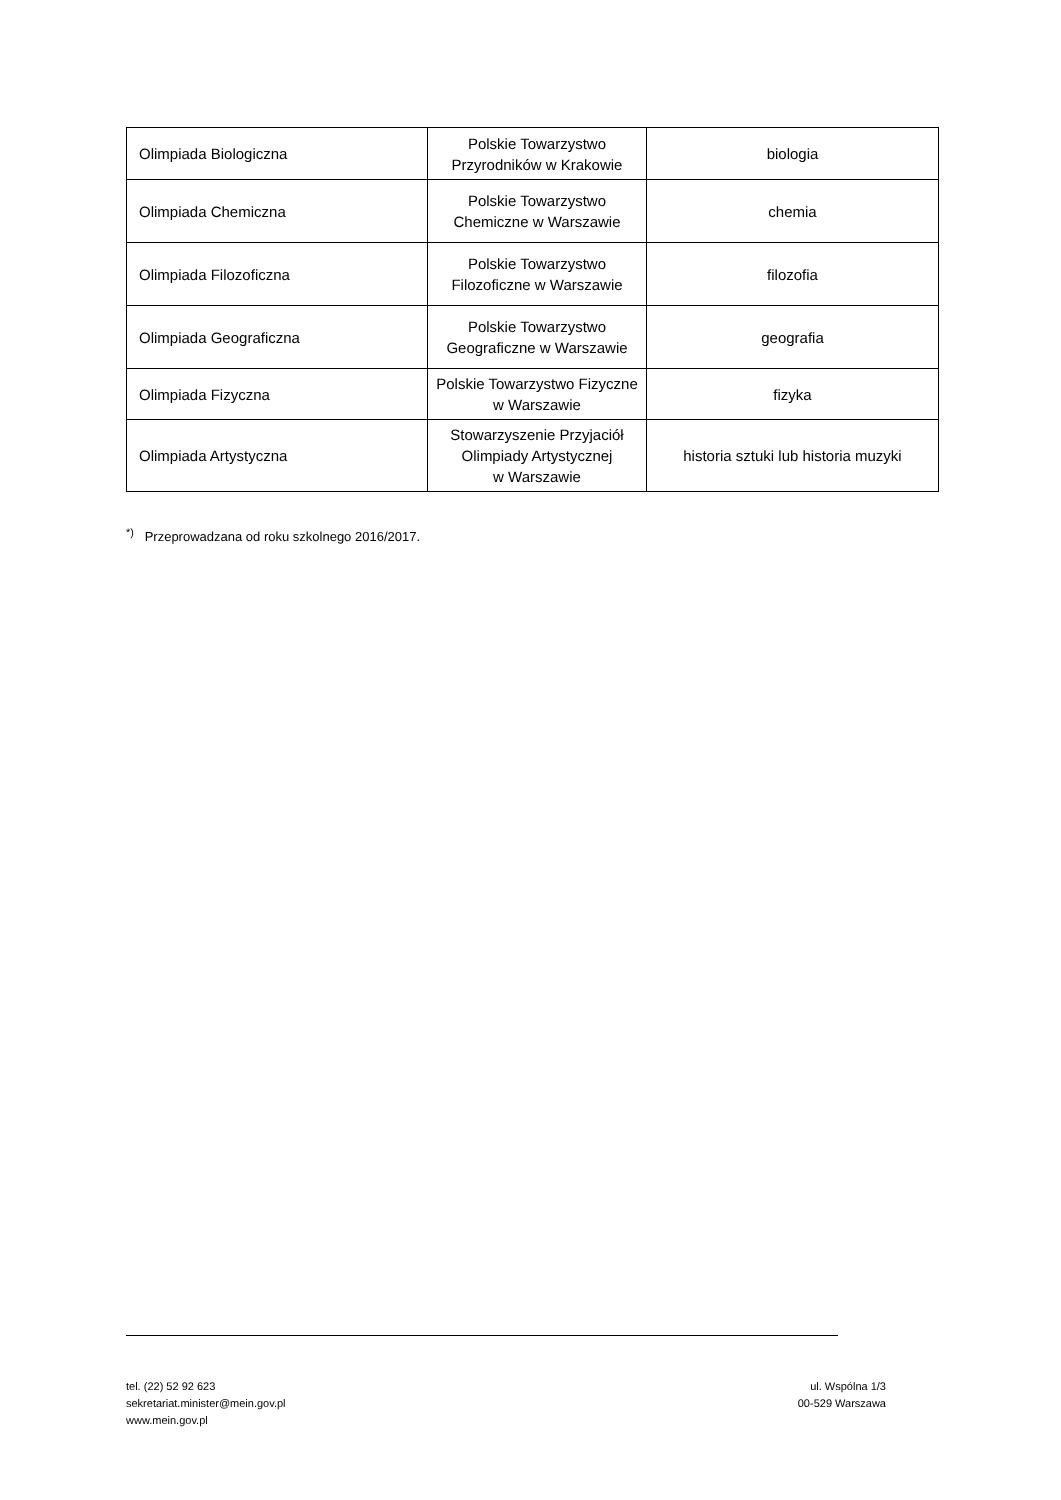| Olimpiada Biologiczna | Polskie Towarzystwo Przyrodników w Krakowie | biologia |
| Olimpiada Chemiczna | Polskie Towarzystwo Chemiczne w Warszawie | chemia |
| Olimpiada Filozoficzna | Polskie Towarzystwo Filozoficzne w Warszawie | filozofia |
| Olimpiada Geograficzna | Polskie Towarzystwo Geograficzne w Warszawie | geografia |
| Olimpiada Fizyczna | Polskie Towarzystwo Fizyczne w Warszawie | fizyka |
| Olimpiada Artystyczna | Stowarzyszenie Przyjaciół Olimpiady Artystycznej w Warszawie | historia sztuki lub historia muzyki |
<sup>*)</sup> Przeprowadzana od roku szkolnego 2016/2017.
tel. (22) 52 92 623
sekretariat.minister@mein.gov.pl
www.mein.gov.pl
ul. Wspólna 1/3
00-529 Warszawa